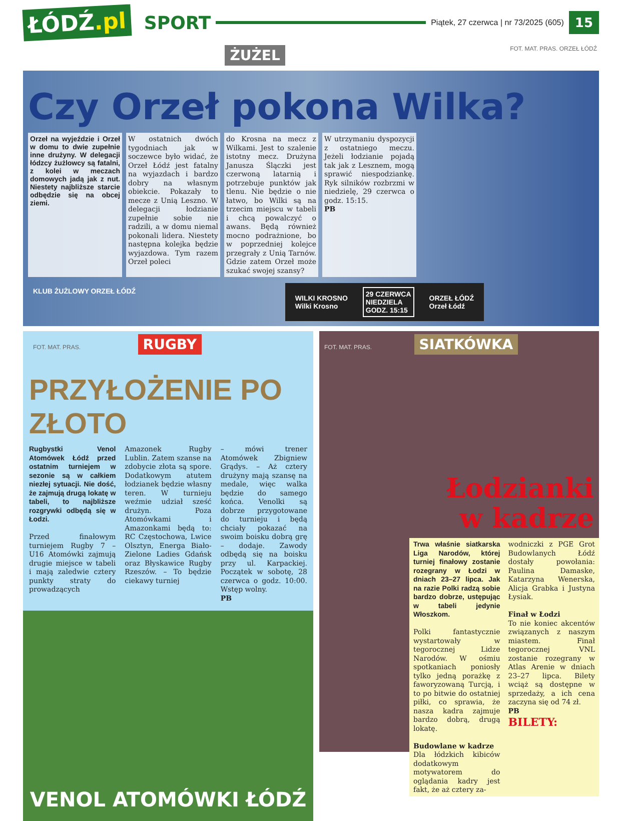ŁÓDŹ.pl
SPORT
Piątek, 27 czerwca | nr 73/2025 (605)
15
ŻUŻEL FOT. MAT. PRAS. ORZEŁ ŁÓDŹ
Czy Orzeł pokona Wilka?
Orzeł na wyjeździe i Orzeł w domu to dwie zupełnie inne drużyny. W delegacji łódzcy żużlowcy są fatalni, z kolei w meczach domowych jadą jak z nut. Niestety najbliższe starcie odbędzie się na obcej ziemi.
W ostatnich dwóch tygodniach jak w soczewce było widać, że Orzeł Łódź jest fatalny na wyjazdach i bardzo dobry na własnym obiekcie. Pokazały to mecze z Unią Leszno. W delegacji łodzianie zupełnie sobie nie radzili, a w domu niemal pokonali lidera. Niestety następna kolejka będzie wyjazdowa. Tym razem Orzeł poleci
do Krosna na mecz z Wilkami. Jest to szalenie istotny mecz. Drużyna Janusza Ślączki jest czerwoną latarnią i potrzebuje punktów jak tlenu. Nie będzie o nie łatwo, bo Wilki są na trzecim miejscu w tabeli i chcą powalczyć o awans. Będą również mocno podrażnione, bo w poprzedniej kolejce przegrały z Unią Tarnów. Gdzie zatem Orzeł może szukać swojej szansy?
W utrzymaniu dyspozycji z ostatniego meczu. Jeżeli łodzianie pojadą tak jak z Lesznem, mogą sprawić niespodziankę. Ryk silników rozbrzmi w niedzielę, 29 czerwca o godz. 15:15.
PB
KLUB ŻUŻLOWY ORZEŁ ŁÓDŹ
WILKI KROSNO
Wilki Krosno 29 CZERWCA
NIEDZIELA
GODZ. 15:15 ORZEŁ ŁÓDŹ
Orzeł Łódź
FOT. MAT. PRAS. RUGBY
PRZYŁOŻENIE PO ZŁOTO
Rugbystki Venol Atomówek Łódź przed ostatnim turniejem w sezonie są w całkiem niezłej sytuacji. Nie dość, że zajmują drugą lokatę w tabeli, to najbliższe rozgrywki odbędą się w Łodzi.
Przed finałowym turniejem Rugby 7 – U16 Atomówki zajmują drugie miejsce w tabeli i mają zaledwie cztery punkty straty do prowadzących
Amazonek Rugby Lublin. Zatem szanse na zdobycie złota są spore. Dodatkowym atutem łodzianek będzie własny teren. W turnieju weźmie udział sześć drużyn. Poza Atomówkami i Amazonkami będą to: RC Częstochowa, Lwice Olsztyn, Energa Biało-Zielone Ladies Gdańsk oraz Błyskawice Rugby Rzeszów. – To będzie ciekawy turniej
– mówi trener Atomówek Zbigniew Grądys. – Aż cztery drużyny mają szansę na medale, więc walka będzie do samego końca. Venolki są dobrze przygotowane do turnieju i będą chciały pokazać na swoim boisku dobrą grę – dodaje. Zawody odbędą się na boisku przy ul. Karpackiej. Początek w sobotę, 28 czerwca o godz. 10:00. Wstęp wolny.
PB
VENOL ATOMÓWKI ŁÓDŹ
FOT. MAT. PRAS. SIATKÓWKA
Łodzianki
w kadrze
Trwa właśnie siatkarska Liga Narodów, której turniej finałowy zostanie rozegrany w Łodzi w dniach 23–27 lipca. Jak na razie Polki radzą sobie bardzo dobrze, ustępując w tabeli jedynie Włoszkom.
Polki fantastycznie wystartowały w tegorocznej Lidze Narodów. W ośmiu spotkaniach poniosły tylko jedną porażkę z faworyzowaną Turcją, i to po bitwie do ostatniej piłki, co sprawia, że nasza kadra zajmuje bardzo dobrą, drugą lokatę.
Budowlane w kadrze
Dla łódzkich kibiców dodatkowym motywatorem do oglądania kadry jest fakt, że aż cztery za-
wodniczki z PGE Grot Budowlanych Łódź dostały powołania: Paulina Damaske, Katarzyna Wenerska, Alicja Grabka i Justyna Łysiak.
Finał w Łodzi
To nie koniec akcentów związanych z naszym miastem. Finał tegorocznej VNL zostanie rozegrany w Atlas Arenie w dniach 23–27 lipca. Bilety wciąż są dostępne w sprzedaży, a ich cena zaczyna się od 74 zł.
PB
BILETY: